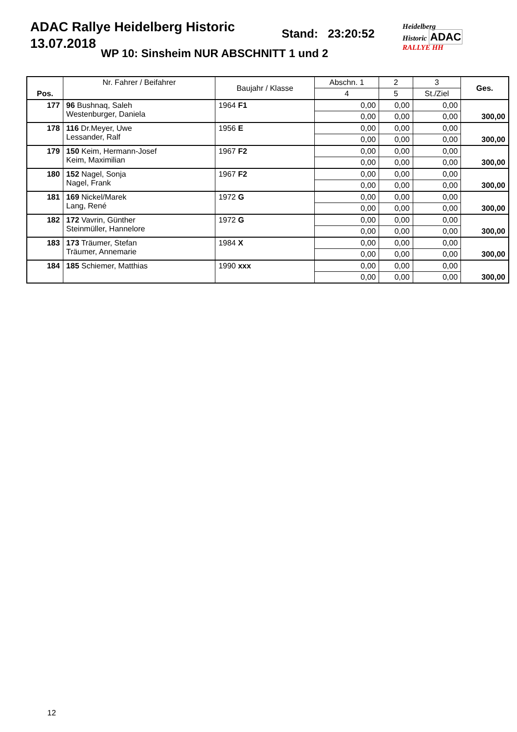ADAC Rallye Heidelberg Historic
13.07.2018
Stand: 23:20:52
WP 10: Sinsheim NUR ABSCHNITT 1 und 2
Heidelberg
Historic ADAC
RALLYE HH
| Pos. | Nr. Fahrer / Beifahrer | Baujahr / Klasse | Abschn. 1 | 2 | 3 | Ges. |
| --- | --- | --- | --- | --- | --- | --- |
| | | | 4 | 5 | St./Ziel | |
| 177 | 96 Bushnaq, Saleh Westenburger, Daniela | 1964 F1 | 0,00 | 0,00 | 0,00 | 300,00 |
| | | | 0,00 | 0,00 | 0,00 | |
| 178 | 116 Dr.Meyer, Uwe Lessander, Ralf | 1956 E | 0,00 | 0,00 | 0,00 | 300,00 |
| | | | 0,00 | 0,00 | 0,00 | |
| 179 | 150 Keim, Hermann-Josef Keim, Maximilian | 1967 F2 | 0,00 | 0,00 | 0,00 | 300,00 |
| | | | 0,00 | 0,00 | 0,00 | |
| 180 | 152 Nagel, Sonja Nagel, Frank | 1967 F2 | 0,00 | 0,00 | 0,00 | 300,00 |
| | | | 0,00 | 0,00 | 0,00 | |
| 181 | 169 Nickel/Marek Lang, René | 1972 G | 0,00 | 0,00 | 0,00 | 300,00 |
| | | | 0,00 | 0,00 | 0,00 | |
| 182 | 172 Vavrin, Günther Steinmüller, Hannelore | 1972 G | 0,00 | 0,00 | 0,00 | 300,00 |
| | | | 0,00 | 0,00 | 0,00 | |
| 183 | 173 Träumer, Stefan Träumer, Annemarie | 1984 X | 0,00 | 0,00 | 0,00 | 300,00 |
| | | | 0,00 | 0,00 | 0,00 | |
| 184 | 185 Schiemer, Matthias | 1990 xxx | 0,00 | 0,00 | 0,00 | 300,00 |
| | | | 0,00 | 0,00 | 0,00 | |
12